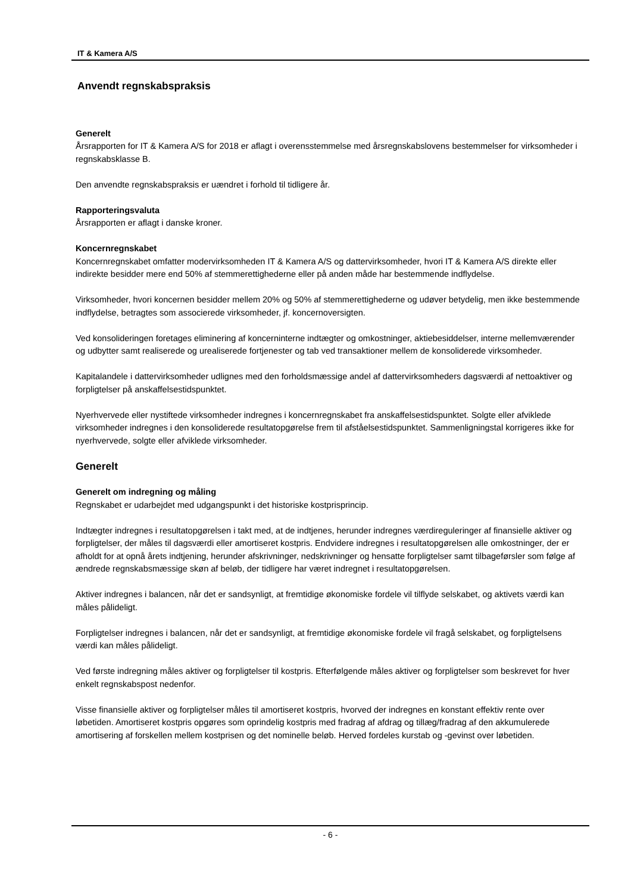IT & Kamera A/S
Anvendt regnskabspraksis
Generelt
Årsrapporten for IT & Kamera A/S for 2018 er aflagt i overensstemmelse med årsregnskabslovens bestemmelser for virksomheder i regnskabsklasse B.
Den anvendte regnskabspraksis er uændret i forhold til tidligere år.
Rapporteringsvaluta
Årsrapporten er aflagt i danske kroner.
Koncernregnskabet
Koncernregnskabet omfatter modervirksomheden IT & Kamera A/S og dattervirksomheder, hvori IT & Kamera A/S direkte eller indirekte besidder mere end 50% af stemmerettighederne eller på anden måde har bestemmende indflydelse.
Virksomheder, hvori koncernen besidder mellem 20% og 50% af stemmerettighederne og udøver betydelig, men ikke bestemmende indflydelse, betragtes som associerede virksomheder, jf. koncernoversigten.
Ved konsolideringen foretages eliminering af koncerninterne indtægter og omkostninger, aktiebesiddelser, interne mellemværender og udbytter samt realiserede og urealiserede fortjenester og tab ved transaktioner mellem de konsoliderede virksomheder.
Kapitalandele i dattervirksomheder udlignes med den forholdsmæssige andel af dattervirksomheders dagsværdi af nettoaktiver og forpligtelser på anskaffelsestidspunktet.
Nyerhvervede eller nystiftede virksomheder indregnes i koncernregnskabet fra anskaffelsestidspunktet. Solgte eller afviklede virksomheder indregnes i den konsoliderede resultatopgørelse frem til afståelsestidspunktet. Sammenligningstal korrigeres ikke for nyerhvervede, solgte eller afviklede virksomheder.
Generelt
Generelt om indregning og måling
Regnskabet er udarbejdet med udgangspunkt i det historiske kostprisprincip.
Indtægter indregnes i resultatopgørelsen i takt med, at de indtjenes, herunder indregnes værdireguleringer af finansielle aktiver og forpligtelser, der måles til dagsværdi eller amortiseret kostpris. Endvidere indregnes i resultatopgørelsen alle omkostninger, der er afholdt for at opnå årets indtjening, herunder afskrivninger, nedskrivninger og hensatte forpligtelser samt tilbageførsler som følge af ændrede regnskabsmæssige skøn af beløb, der tidligere har været indregnet i resultatopgørelsen.
Aktiver indregnes i balancen, når det er sandsynligt, at fremtidige økonomiske fordele vil tilflyde selskabet, og aktivets værdi kan måles pålideligt.
Forpligtelser indregnes i balancen, når det er sandsynligt, at fremtidige økonomiske fordele vil fragå selskabet, og forpligtelsens værdi kan måles pålideligt.
Ved første indregning måles aktiver og forpligtelser til kostpris. Efterfølgende måles aktiver og forpligtelser som beskrevet for hver enkelt regnskabspost nedenfor.
Visse finansielle aktiver og forpligtelser måles til amortiseret kostpris, hvorved der indregnes en konstant effektiv rente over løbetiden. Amortiseret kostpris opgøres som oprindelig kostpris med fradrag af afdrag og tillæg/fradrag af den akkumulerede amortisering af forskellen mellem kostprisen og det nominelle beløb. Herved fordeles kurstab og -gevinst over løbetiden.
- 6 -